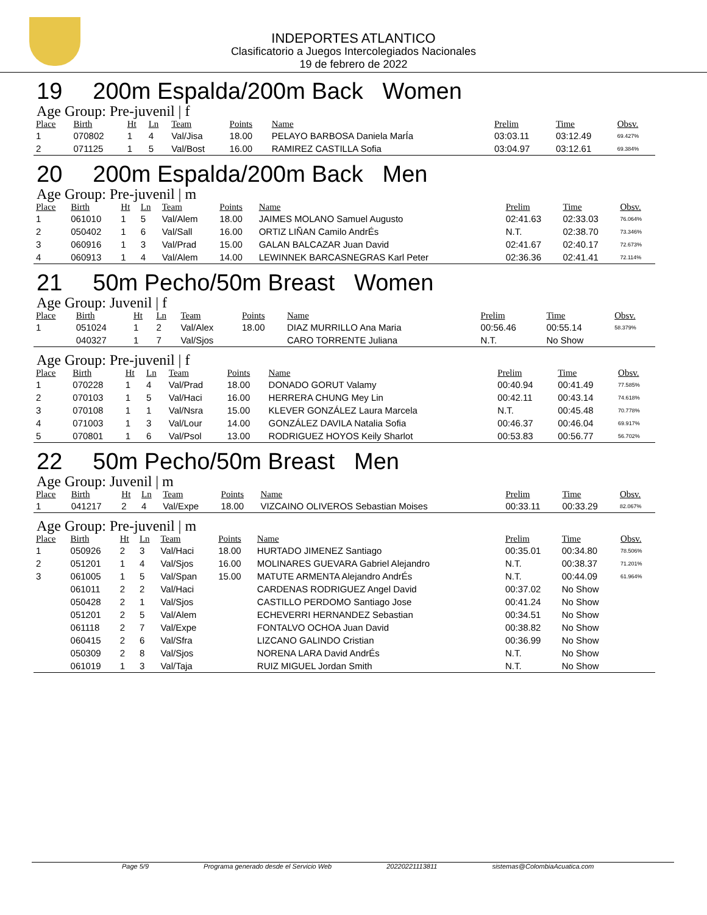INDEPORTES ATLANTICO
Clasificatorio a Juegos Intercolegiados Nacionales
19 de febrero de 2022
19 200m Espalda/200m Back Women
Age Group: Pre-juvenil | f
| Place | Birth | Ht | Ln | Team | Points | Name | Prelim | Time | Obsv. |
| --- | --- | --- | --- | --- | --- | --- | --- | --- | --- |
| 1 | 070802 | 1 | 4 | Val/Jisa | 18.00 | PELAYO BARBOSA Daniela MarÍa | 03:03.11 | 03:12.49 | 69.427% |
| 2 | 071125 | 1 | 5 | Val/Bost | 16.00 | RAMIREZ CASTILLA Sofia | 03:04.97 | 03:12.61 | 69.384% |
20 200m Espalda/200m Back Men
Age Group: Pre-juvenil | m
| Place | Birth | Ht | Ln | Team | Points | Name | Prelim | Time | Obsv. |
| --- | --- | --- | --- | --- | --- | --- | --- | --- | --- |
| 1 | 061010 | 1 | 5 | Val/Alem | 18.00 | JAIMES MOLANO Samuel Augusto | 02:41.63 | 02:33.03 | 76.064% |
| 2 | 050402 | 1 | 6 | Val/Sall | 16.00 | ORTIZ LIÑAN Camilo AndrÉs | N.T. | 02:38.70 | 73.346% |
| 3 | 060916 | 1 | 3 | Val/Prad | 15.00 | GALAN BALCAZAR Juan David | 02:41.67 | 02:40.17 | 72.673% |
| 4 | 060913 | 1 | 4 | Val/Alem | 14.00 | LEWINNEK BARCASNEGRAS Karl Peter | 02:36.36 | 02:41.41 | 72.114% |
21 50m Pecho/50m Breast Women
Age Group: Juvenil | f
| Place | Birth | Ht | Ln | Team | Points | Name | Prelim | Time | Obsv. |
| --- | --- | --- | --- | --- | --- | --- | --- | --- | --- |
| 1 | 051024 | 1 | 2 | Val/Alex | 18.00 | DIAZ MURRILLO Ana Maria | 00:56.46 | 00:55.14 | 58.379% |
| | 040327 | 1 | 7 | Val/Sjos | | CARO TORRENTE Juliana | N.T. | No Show | |
Age Group: Pre-juvenil | f
| Place | Birth | Ht | Ln | Team | Points | Name | Prelim | Time | Obsv. |
| --- | --- | --- | --- | --- | --- | --- | --- | --- | --- |
| 1 | 070228 | 1 | 4 | Val/Prad | 18.00 | DONADO GORUT Valamy | 00:40.94 | 00:41.49 | 77.585% |
| 2 | 070103 | 1 | 5 | Val/Haci | 16.00 | HERRERA CHUNG Mey Lin | 00:42.11 | 00:43.14 | 74.618% |
| 3 | 070108 | 1 | 1 | Val/Nsra | 15.00 | KLEVER GONZÁLEZ Laura Marcela | N.T. | 00:45.48 | 70.778% |
| 4 | 071003 | 1 | 3 | Val/Lour | 14.00 | GONZÁLEZ DAVILA Natalia Sofia | 00:46.37 | 00:46.04 | 69.917% |
| 5 | 070801 | 1 | 6 | Val/Psol | 13.00 | RODRIGUEZ HOYOS Keily Sharlot | 00:53.83 | 00:56.77 | 56.702% |
22 50m Pecho/50m Breast Men
Age Group: Juvenil | m
| Place | Birth | Ht | Ln | Team | Points | Name | Prelim | Time | Obsv. |
| --- | --- | --- | --- | --- | --- | --- | --- | --- | --- |
| 1 | 041217 | 2 | 4 | Val/Expe | 18.00 | VIZCAINO OLIVEROS Sebastian Moises | 00:33.11 | 00:33.29 | 82.067% |
Age Group: Pre-juvenil | m
| Place | Birth | Ht | Ln | Team | Points | Name | Prelim | Time | Obsv. |
| --- | --- | --- | --- | --- | --- | --- | --- | --- | --- |
| 1 | 050926 | 2 | 3 | Val/Haci | 18.00 | HURTADO JIMENEZ Santiago | 00:35.01 | 00:34.80 | 78.506% |
| 2 | 051201 | 1 | 4 | Val/Sjos | 16.00 | MOLINARES GUEVARA Gabriel Alejandro | N.T. | 00:38.37 | 71.201% |
| 3 | 061005 | 1 | 5 | Val/Span | 15.00 | MATUTE ARMENTA Alejandro AndrÉs | N.T. | 00:44.09 | 61.964% |
| | 061011 | 2 | 2 | Val/Haci | | CARDENAS RODRIGUEZ Angel David | 00:37.02 | No Show | |
| | 050428 | 2 | 1 | Val/Sjos | | CASTILLO PERDOMO Santiago Jose | 00:41.24 | No Show | |
| | 051201 | 2 | 5 | Val/Alem | | ECHEVERRI HERNANDEZ Sebastian | 00:34.51 | No Show | |
| | 061118 | 2 | 7 | Val/Expe | | FONTALVO OCHOA Juan David | 00:38.82 | No Show | |
| | 060415 | 2 | 6 | Val/Sfra | | LIZCANO GALINDO Cristian | 00:36.99 | No Show | |
| | 050309 | 2 | 8 | Val/Sjos | | NORENA LARA David AndrÉs | N.T. | No Show | |
| | 061019 | 1 | 3 | Val/Taja | | RUIZ MIGUEL Jordan Smith | N.T. | No Show | |
Page 5/9 Programa generado desde el Servicio Web 20220221113811 sistemas@ColombiaAcuatica.com